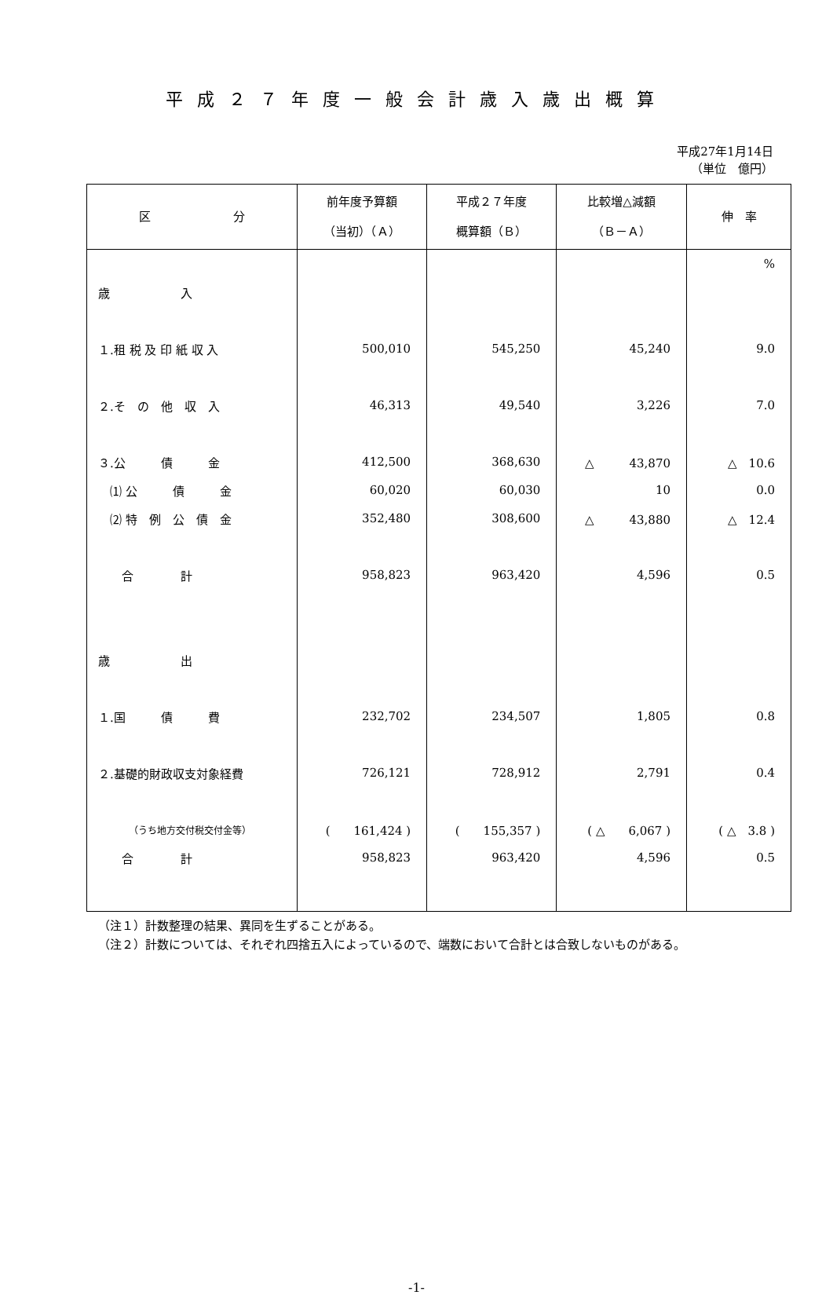平成２７年度一般会計歳入歳出概算
平成27年1月14日
（単位　億円）
| 区 分 | 前年度予算額 （当初）（Ａ） | 平成２７年度 概算額（Ｂ） | 比較増△減額 （Ｂ－Ａ） | 伸 率 |
| --- | --- | --- | --- | --- |
| | | | | % |
| 歳 入 | | | | |
| １.租 税 及 印 紙 収 入 | 500,010 | 545,250 | 45,240 | 9.0 |
| ２.そ の 他 収 入 | 46,313 | 49,540 | 3,226 | 7.0 |
| ３.公 債 金 | 412,500 | 368,630 | △ 43,870 | △ 10.6 |
| ⑴ 公 債 金 | 60,020 | 60,030 | 10 | 0.0 |
| ⑵ 特 例 公 債 金 | 352,480 | 308,600 | △ 43,880 | △ 12.4 |
| 合 計 | 958,823 | 963,420 | 4,596 | 0.5 |
| 歳 出 | | | | |
| １.国 債 費 | 232,702 | 234,507 | 1,805 | 0.8 |
| ２.基礎的財政収支対象経費 | 726,121 | 728,912 | 2,791 | 0.4 |
| （うち地方交付税交付金等） | ( 161,424 ) | ( 155,357 ) | ( △ 6,067 ) | ( △ 3.8 ) |
| 合 計 | 958,823 | 963,420 | 4,596 | 0.5 |
（注１）計数整理の結果、異同を生ずることがある。
（注２）計数については、それぞれ四捨五入によっているので、端数において合計とは合致しないものがある。
-1-